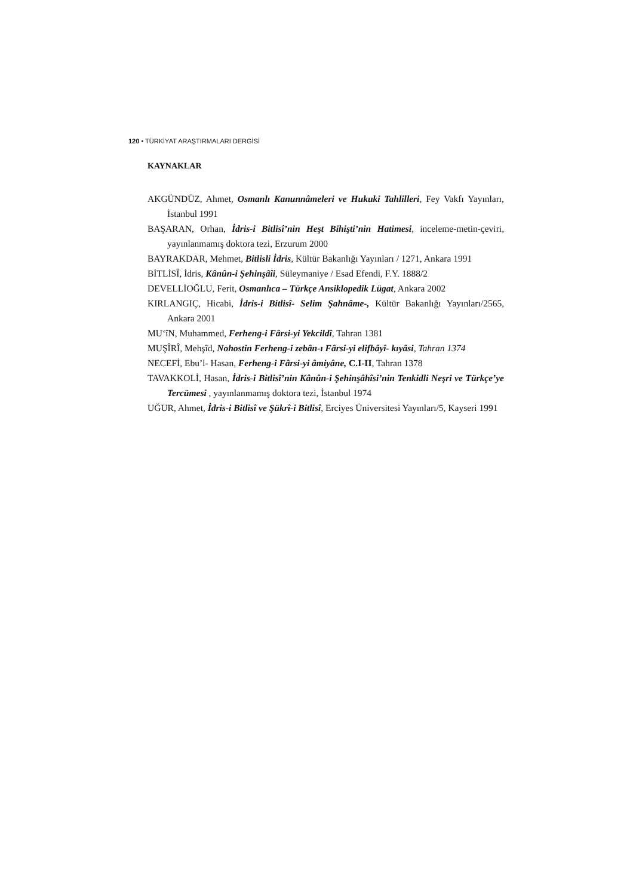120 • TÜRKİYAT ARAŞTIRMALARI DERGİSİ
KAYNAKLAR
AKGÜNDÜZ, Ahmet, Osmanlı Kanunnâmeleri ve Hukuki Tahlilleri, Fey Vakfı Yayınları, İstanbul 1991
BAŞARAN, Orhan, İdris-i Bitlisî’nin Heşt Bihişti’nin Hatimesi, inceleme-metin-çeviri, yayınlanmamış doktora tezi, Erzurum 2000
BAYRAKDAR, Mehmet, Bitlisli İdris, Kültür Bakanlığı Yayınları / 1271, Ankara 1991
BİTLİSÎ, İdris, Kânûn-i Şehinşâîi, Süleymaniye / Esad Efendi, F.Y. 1888/2
DEVELLİOĞLU, Ferit, Osmanlıca – Türkçe Ansiklopedik Lügat, Ankara 2002
KIRLANGIÇ, Hicabi, İdris-i Bitlisî- Selim Şahnâme-, Kültür Bakanlığı Yayınları/2565, Ankara 2001
MU‘îN, Muhammed, Ferheng-i Fârsi-yi Yekcildî, Tahran 1381
MUŞÎRÎ, Mehşîd, Nohostin Ferheng-i zebân-ı Fârsi-yi elifbâyî- kıyâsi, Tahran 1374
NECEFİ, Ebu’l- Hasan, Ferheng-i Fârsi-yi âmiyâne, C.I-II, Tahran 1378
TAVAKKOLİ, Hasan, İdris-i Bitlisî’nin Kânûn-i Şehinşâhîsi’nin Tenkidli Neşri ve Türkçe’ye Tercümesi , yayınlanmamış doktora tezi, İstanbul 1974
UĞUR, Ahmet, İdris-i Bitlisî ve Şükrî-i Bitlisî, Erciyes Üniversitesi Yayınları/5, Kayseri 1991